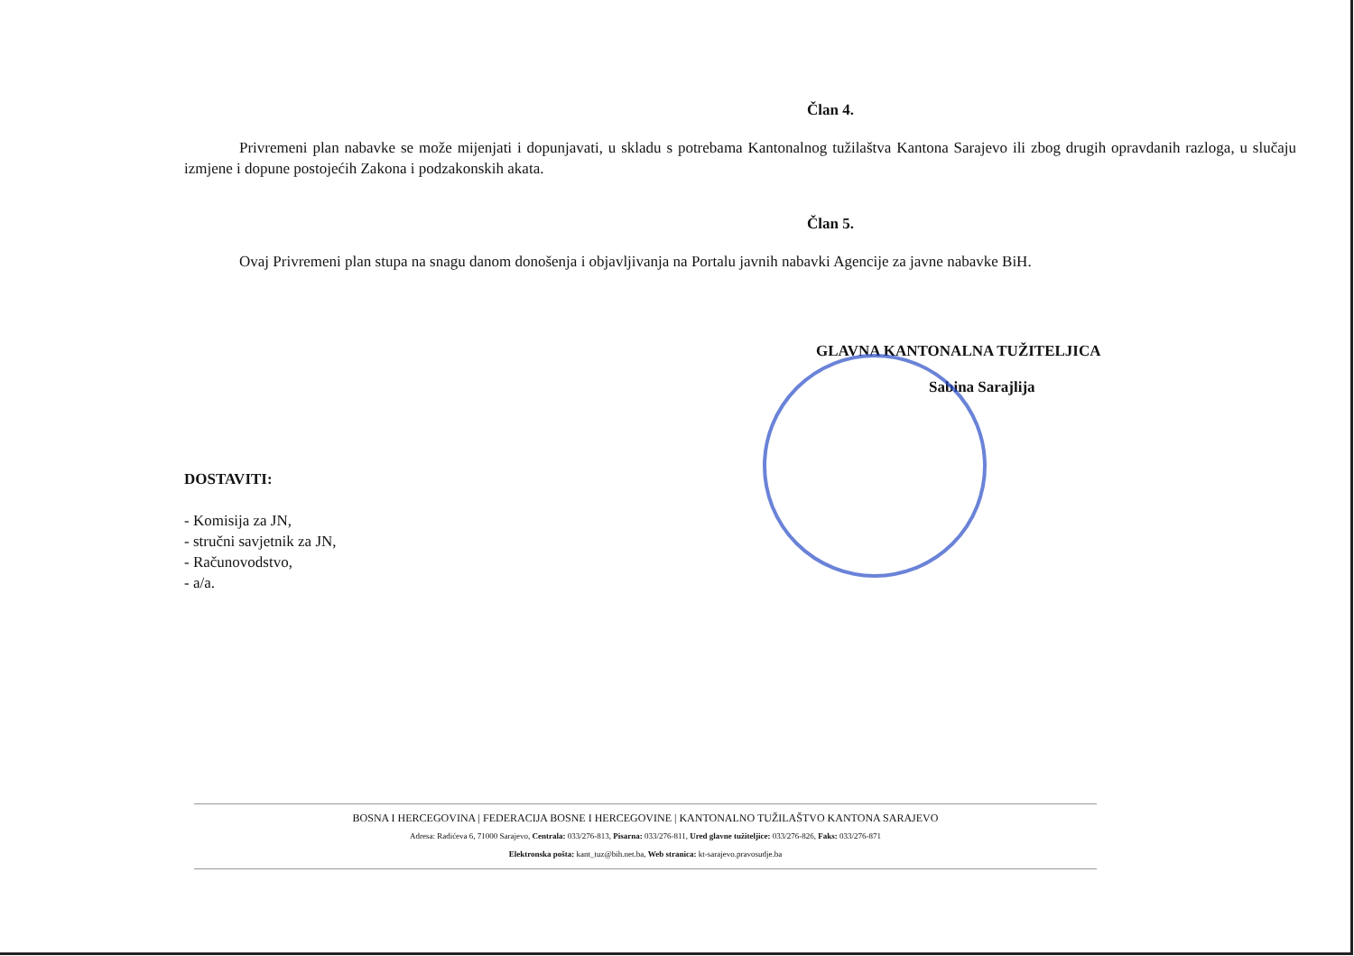Član 4.
Privremeni plan nabavke se može mijenjati i dopunjavati, u skladu s potrebama Kantonalnog tužilaštva Kantona Sarajevo ili zbog drugih opravdanih razloga, u slučaju izmjene i dopune postojećih Zakona i podzakonskih akata.
Član 5.
Ovaj Privremeni plan stupa na snagu danom donošenja i objavljivanja na Portalu javnih nabavki Agencije za javne nabavke BiH.
GLAVNA KANTONALNA TUŽITELJICA
Sabina Sarajlija
DOSTAVITI:
- Komisija za JN,
- stručni savjetnik za JN,
- Računovodstvo,
- a/a.
BOSNA I HERCEGOVINA | FEDERACIJA BOSNE I HERCEGOVINE | KANTONALNO TUŽILAŠTVO KANTONA SARAJEVO
Adresa: Radićeva 6, 71000 Sarajevo, Centrala: 033/276-813, Pisarna: 033/276-811, Ured glavne tužiteljice: 033/276-826, Faks: 033/276-871
Elektronska pošta: kant_tuz@bih.net.ba, Web stranica: kt-sarajevo.pravosudje.ba